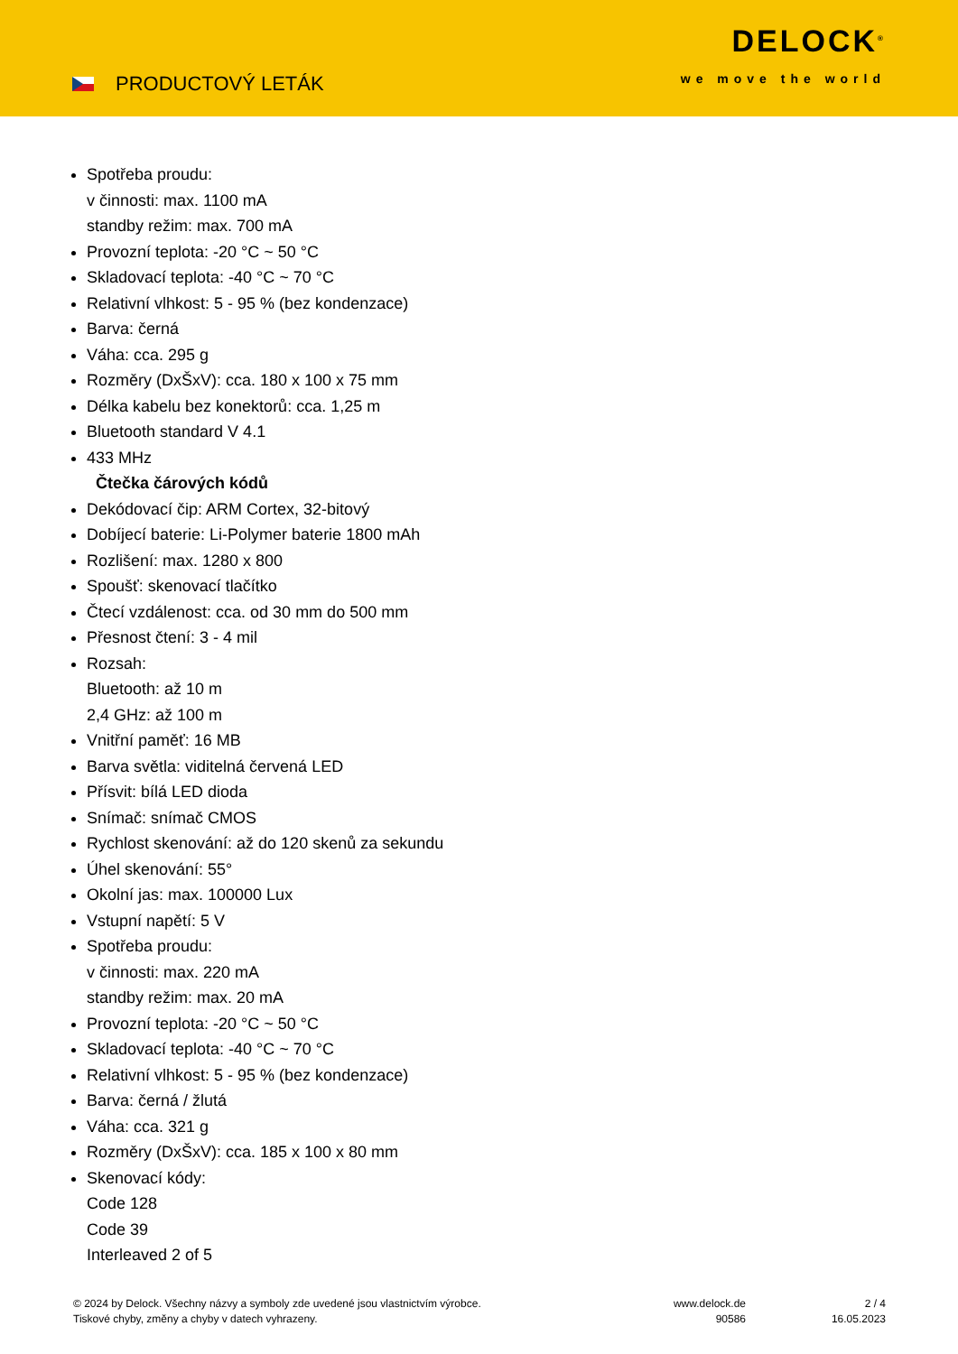PRODUCTOVÝ LETÁK
DELOCK<sup>®</sup>
we move the world
Spotřeba proudu:
v činnosti: max. 1100 mA
standby režim: max. 700 mA
Provozní teplota: -20 °C ~ 50 °C
Skladovací teplota: -40 °C ~ 70 °C
Relativní vlhkost: 5 - 95 % (bez kondenzace)
Barva: černá
Váha: cca. 295 g
Rozměry (DxŠxV): cca. 180 x 100 x 75 mm
Délka kabelu bez konektorů: cca. 1,25 m
Bluetooth standard V 4.1
433 MHz
Čtečka čárových kódů
Dekódovací čip: ARM Cortex, 32-bitový
Dobíjecí baterie: Li-Polymer baterie 1800 mAh
Rozlišení: max. 1280 x 800
Spoušť: skenovací tlačítko
Čtecí vzdálenost: cca. od 30 mm do 500 mm
Přesnost čtení: 3 - 4 mil
Rozsah:
Bluetooth: až 10 m
2,4 GHz: až 100 m
Vnitřní paměť: 16 MB
Barva světla: viditelná červená LED
Přísvit: bílá LED dioda
Snímač: snímač CMOS
Rychlost skenování: až do 120 skenů za sekundu
Úhel skenování: 55°
Okolní jas: max. 100000 Lux
Vstupní napětí: 5 V
Spotřeba proudu:
v činnosti: max. 220 mA
standby režim: max. 20 mA
Provozní teplota: -20 °C ~ 50 °C
Skladovací teplota: -40 °C ~ 70 °C
Relativní vlhkost: 5 - 95 % (bez kondenzace)
Barva: černá / žlutá
Váha: cca. 321 g
Rozměry (DxŠxV): cca. 185 x 100 x 80 mm
Skenovací kódy:
Code 128
Code 39
Interleaved 2 of 5
© 2024 by Delock. Všechny názvy a symboly zde uvedené jsou vlastnictvím výrobce.
Tiskové chyby, změny a chyby v datech vyhrazeny.
www.delock.de
90586
2 / 4
16.05.2023